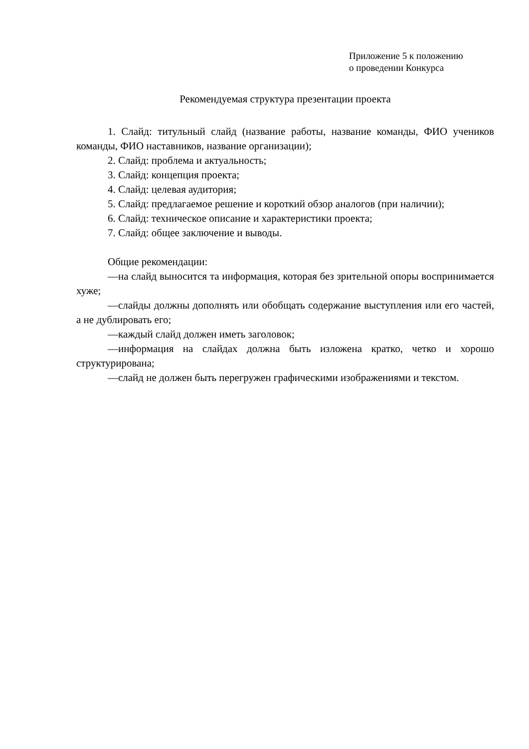Приложение 5 к положению
о проведении Конкурса
Рекомендуемая структура презентации проекта
1. Слайд: титульный слайд (название работы, название команды, ФИО учеников команды, ФИО наставников, название организации);
2. Слайд: проблема и актуальность;
3. Слайд: концепция проекта;
4. Слайд: целевая аудитория;
5. Слайд: предлагаемое решение и короткий обзор аналогов (при наличии);
6. Слайд: техническое описание и характеристики проекта;
7. Слайд: общее заключение и выводы.
Общие рекомендации:
—на слайд выносится та информация, которая без зрительной опоры воспринимается хуже;
—слайды должны дополнять или обобщать содержание выступления или его частей, а не дублировать его;
—каждый слайд должен иметь заголовок;
—информация на слайдах должна быть изложена кратко, четко и хорошо структурирована;
—слайд не должен быть перегружен графическими изображениями и текстом.